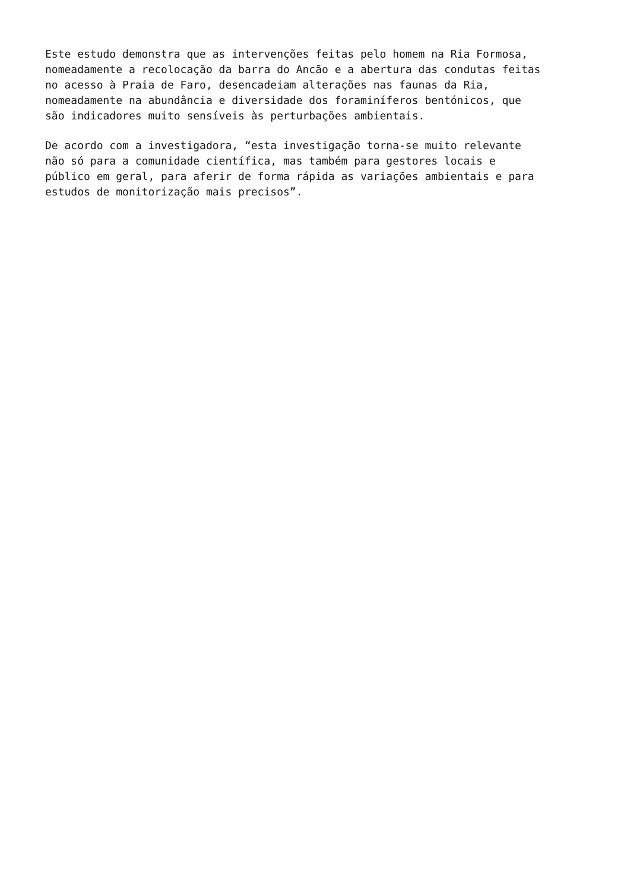Este estudo demonstra que as intervenções feitas pelo homem na Ria Formosa, nomeadamente a recolocação da barra do Ancão e a abertura das condutas feitas no acesso à Praia de Faro, desencadeiam alterações nas faunas da Ria, nomeadamente na abundância e diversidade dos foraminíferos bentónicos, que são indicadores muito sensíveis às perturbações ambientais.
De acordo com a investigadora, “esta investigação torna-se muito relevante não só para a comunidade científica, mas também para gestores locais e público em geral, para aferir de forma rápida as variações ambientais e para estudos de monitorização mais precisos”.